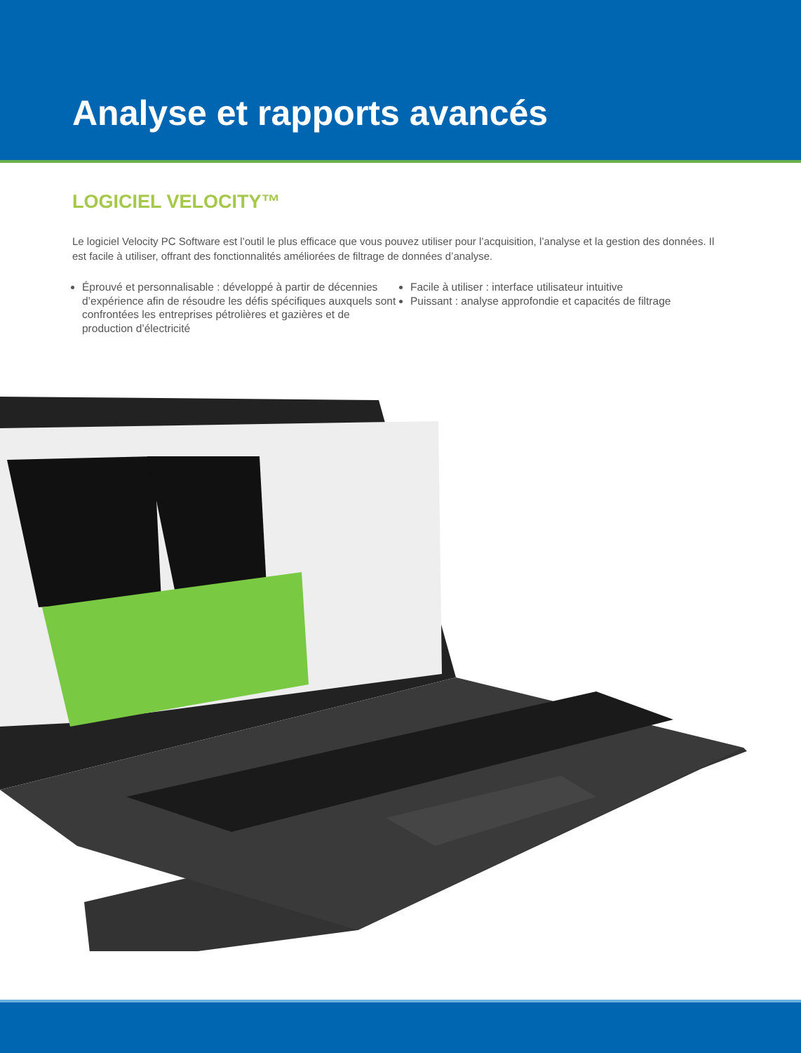Analyse et rapports avancés
LOGICIEL VELOCITY™
Le logiciel Velocity PC Software est l’outil le plus efficace que vous pouvez utiliser pour l’acquisition, l’analyse et la gestion des données. Il est facile à utiliser, offrant des fonctionnalités améliorées de filtrage de données d’analyse.
Éprouvé et personnalisable : développé à partir de décennies d’expérience afin de résoudre les défis spécifiques auxquels sont confrontées les entreprises pétrolières et gazières et de production d’électricité
Facile à utiliser : interface utilisateur intuitive
Puissant : analyse approfondie et capacités de filtrage